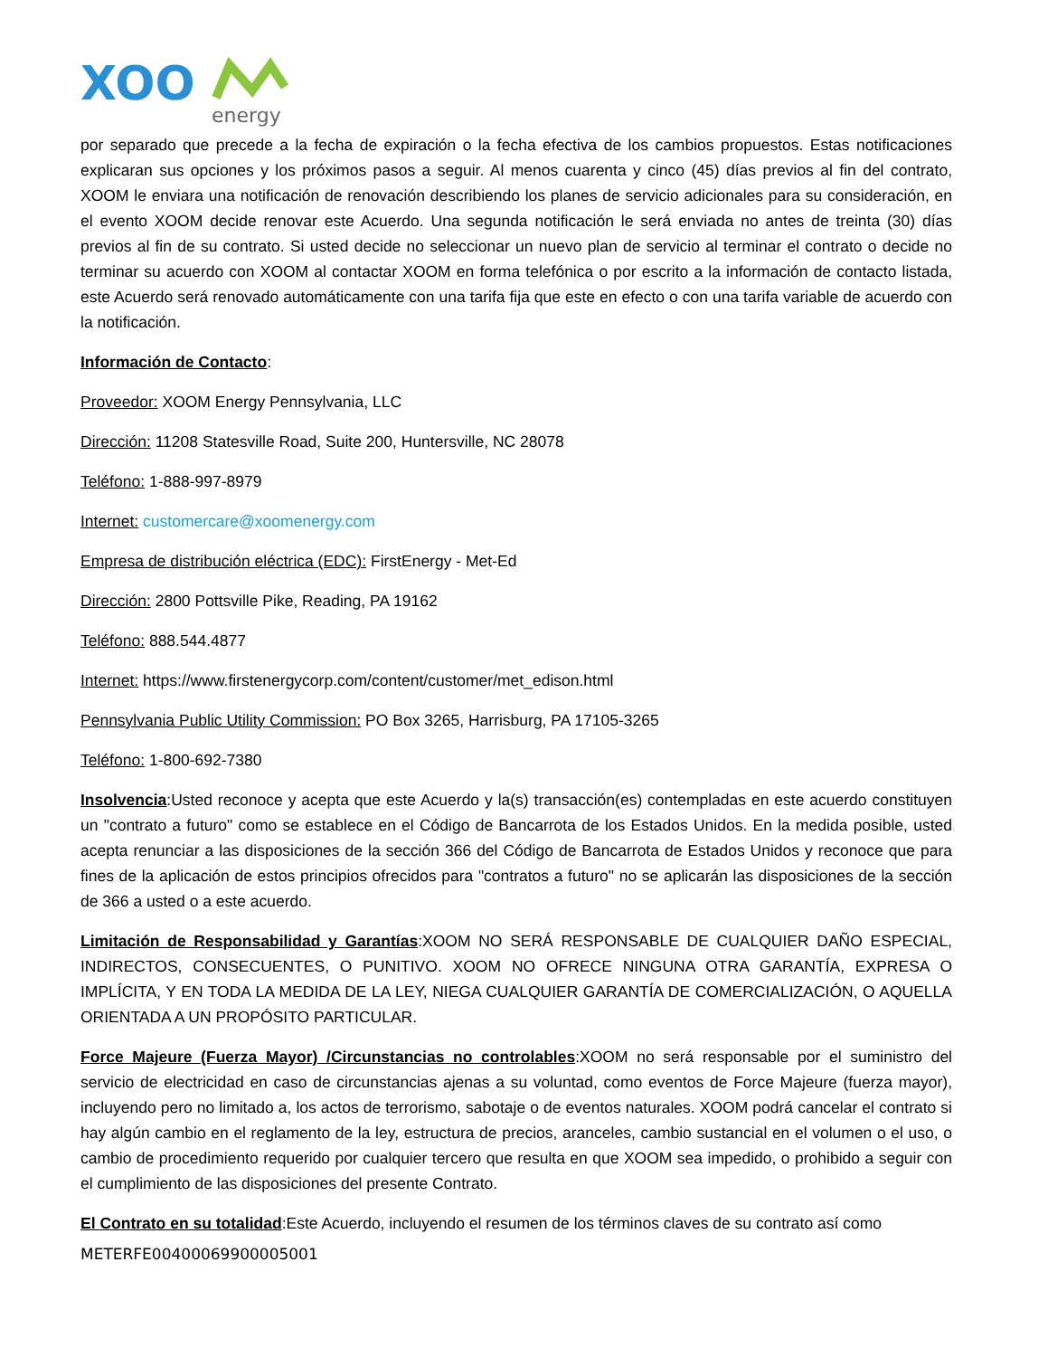XOO
energy
por separado que precede a la fecha de expiración o la fecha efectiva de los cambios propuestos. Estas notificaciones explicaran sus opciones y los próximos pasos a seguir. Al menos cuarenta y cinco (45) días previos al fin del contrato, XOOM le enviara una notificación de renovación describiendo los planes de servicio adicionales para su consideración, en el evento XOOM decide renovar este Acuerdo. Una segunda notificación le será enviada no antes de treinta (30) días previos al fin de su contrato. Si usted decide no seleccionar un nuevo plan de servicio al terminar el contrato o decide no terminar su acuerdo con XOOM al contactar XOOM en forma telefónica o por escrito a la información de contacto listada, este Acuerdo será renovado automáticamente con una tarifa fija que este en efecto o con una tarifa variable de acuerdo con la notificación.
Información de Contacto:
Proveedor: XOOM Energy Pennsylvania, LLC
Dirección: 11208 Statesville Road, Suite 200, Huntersville, NC 28078
Teléfono: 1-888-997-8979
Internet: customercare@xoomenergy.com
Empresa de distribución eléctrica (EDC): FirstEnergy - Met-Ed
Dirección: 2800 Pottsville Pike, Reading, PA 19162
Teléfono: 888.544.4877
Internet: https://www.firstenergycorp.com/content/customer/met_edison.html
Pennsylvania Public Utility Commission: PO Box 3265, Harrisburg, PA 17105-3265
Teléfono: 1-800-692-7380
Insolvencia:Usted reconoce y acepta que este Acuerdo y la(s) transacción(es) contempladas en este acuerdo constituyen un "contrato a futuro" como se establece en el Código de Bancarrota de los Estados Unidos. En la medida posible, usted acepta renunciar a las disposiciones de la sección 366 del Código de Bancarrota de Estados Unidos y reconoce que para fines de la aplicación de estos principios ofrecidos para "contratos a futuro" no se aplicarán las disposiciones de la sección de 366 a usted o a este acuerdo.
Limitación de Responsabilidad y Garantías:XOOM NO SERÁ RESPONSABLE DE CUALQUIER DAÑO ESPECIAL, INDIRECTOS, CONSECUENTES, O PUNITIVO. XOOM NO OFRECE NINGUNA OTRA GARANTÍA, EXPRESA O IMPLÍCITA, Y EN TODA LA MEDIDA DE LA LEY, NIEGA CUALQUIER GARANTÍA DE COMERCIALIZACIÓN, O AQUELLA ORIENTADA A UN PROPÓSITO PARTICULAR.
Force Majeure (Fuerza Mayor) /Circunstancias no controlables:XOOM no será responsable por el suministro del servicio de electricidad en caso de circunstancias ajenas a su voluntad, como eventos de Force Majeure (fuerza mayor), incluyendo pero no limitado a, los actos de terrorismo, sabotaje o de eventos naturales. XOOM podrá cancelar el contrato si hay algún cambio en el reglamento de la ley, estructura de precios, aranceles, cambio sustancial en el volumen o el uso, o cambio de procedimiento requerido por cualquier tercero que resulta en que XOOM sea impedido, o prohibido a seguir con el cumplimiento de las disposiciones del presente Contrato.
El Contrato en su totalidad:Este Acuerdo, incluyendo el resumen de los términos claves de su contrato así como
METERFE00400069900005001